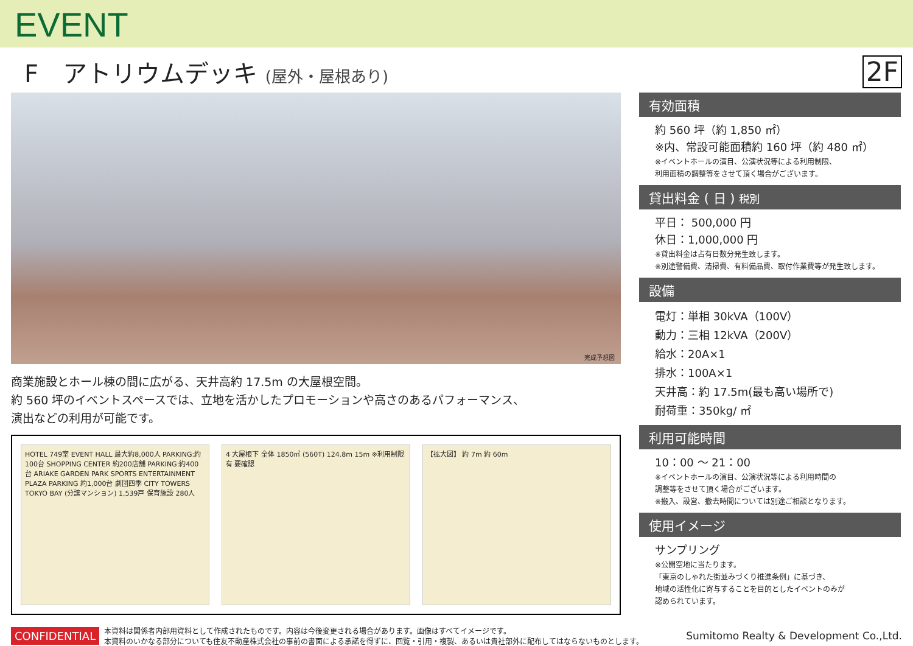EVENT
F　アトリウムデッキ (屋外・屋根あり)
2F
完成予想図
商業施設とホール棟の間に広がる、天井高約 17.5m の大屋根空間。
約 560 坪のイベントスペースでは、立地を活かしたプロモーションや高さのあるパフォーマンス、
演出などの利用が可能です。
HOTEL 749室 EVENT HALL 最大約8,000人 PARKING:約100台 SHOPPING CENTER 約200店舗 PARKING:約400台 ARIAKE GARDEN PARK SPORTS ENTERTAINMENT PLAZA PARKING 約1,000台 劇団四季 CITY TOWERS TOKYO BAY (分譲マンション) 1,539戸 保育施設 280人
4 大屋根下 全体 1850㎡ (560T) 124.8m 15m ※利用制限有 要確認
【拡大図】 約 7m 約 60m
有効面積
約 560 坪（約 1,850 ㎡）
※内、常設可能面積約 160 坪（約 480 ㎡）
※イベントホールの演目、公演状況等による利用制限、
利用面積の調整等をさせて頂く場合がございます。
貸出料金 ( 日 ) 税別
平日： 500,000 円
休日：1,000,000 円
※貸出料金は占有日数分発生致します。
※別途警備費、清掃費、有料備品費、取付作業費等が発生致します。
設備
電灯：単相 30kVA（100V）
動力：三相 12kVA（200V）
給水：20A×1
排水：100A×1
天井高：約 17.5m(最も高い場所で)
耐荷重：350kg/ ㎡
利用可能時間
10：00 ～ 21：00
※イベントホールの演目、公演状況等による利用時間の
調整等をさせて頂く場合がございます。
※搬入、設営、撤去時間については別途ご相談となります。
使用イメージ
サンプリング
※公開空地に当たります。
「東京のしゃれた街並みづくり推進条例」に基づき、
地域の活性化に寄与することを目的としたイベントのみが
認められています。
CONFIDENTIAL 本資料は関係者内部用資料として作成されたものです。内容は今後変更される場合があります。画像はすべてイメージです。
本資料のいかなる部分についても住友不動産株式会社の事前の書面による承諾を得ずに、回覧・引用・複製、あるいは貴社部外に配布してはならないものとします。 Sumitomo Realty & Development Co.,Ltd.